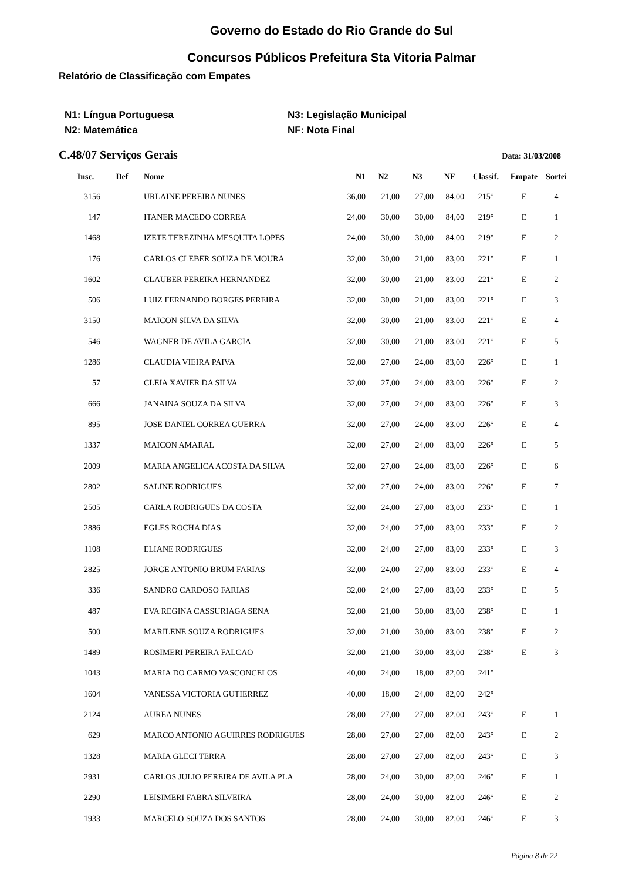Governo do Estado do Rio Grande do Sul
Concursos Públicos Prefeitura Sta Vitoria Palmar
Relatório de Classificação com Empates
N1: Língua Portuguesa
N3: Legislação Municipal
N2: Matemática
NF: Nota Final
C.48/07 Serviços Gerais
Data: 31/03/2008
| Insc. | Def | Nome | N1 | N2 | N3 | NF | Classif. | Empate | Sortei |
| --- | --- | --- | --- | --- | --- | --- | --- | --- | --- |
| 3156 | | URLAINE PEREIRA NUNES | 36,00 | 21,00 | 27,00 | 84,00 | 215° | E | 4 |
| 147 | | ITANER MACEDO CORREA | 24,00 | 30,00 | 30,00 | 84,00 | 219° | E | 1 |
| 1468 | | IZETE TEREZINHA MESQUITA LOPES | 24,00 | 30,00 | 30,00 | 84,00 | 219° | E | 2 |
| 176 | | CARLOS CLEBER SOUZA DE MOURA | 32,00 | 30,00 | 21,00 | 83,00 | 221° | E | 1 |
| 1602 | | CLAUBER PEREIRA HERNANDEZ | 32,00 | 30,00 | 21,00 | 83,00 | 221° | E | 2 |
| 506 | | LUIZ FERNANDO BORGES PEREIRA | 32,00 | 30,00 | 21,00 | 83,00 | 221° | E | 3 |
| 3150 | | MAICON SILVA DA SILVA | 32,00 | 30,00 | 21,00 | 83,00 | 221° | E | 4 |
| 546 | | WAGNER DE AVILA GARCIA | 32,00 | 30,00 | 21,00 | 83,00 | 221° | E | 5 |
| 1286 | | CLAUDIA VIEIRA PAIVA | 32,00 | 27,00 | 24,00 | 83,00 | 226° | E | 1 |
| 57 | | CLEIA XAVIER DA SILVA | 32,00 | 27,00 | 24,00 | 83,00 | 226° | E | 2 |
| 666 | | JANAINA SOUZA DA SILVA | 32,00 | 27,00 | 24,00 | 83,00 | 226° | E | 3 |
| 895 | | JOSE DANIEL CORREA GUERRA | 32,00 | 27,00 | 24,00 | 83,00 | 226° | E | 4 |
| 1337 | | MAICON AMARAL | 32,00 | 27,00 | 24,00 | 83,00 | 226° | E | 5 |
| 2009 | | MARIA ANGELICA ACOSTA DA SILVA | 32,00 | 27,00 | 24,00 | 83,00 | 226° | E | 6 |
| 2802 | | SALINE RODRIGUES | 32,00 | 27,00 | 24,00 | 83,00 | 226° | E | 7 |
| 2505 | | CARLA RODRIGUES DA COSTA | 32,00 | 24,00 | 27,00 | 83,00 | 233° | E | 1 |
| 2886 | | EGLES ROCHA DIAS | 32,00 | 24,00 | 27,00 | 83,00 | 233° | E | 2 |
| 1108 | | ELIANE RODRIGUES | 32,00 | 24,00 | 27,00 | 83,00 | 233° | E | 3 |
| 2825 | | JORGE ANTONIO BRUM FARIAS | 32,00 | 24,00 | 27,00 | 83,00 | 233° | E | 4 |
| 336 | | SANDRO CARDOSO FARIAS | 32,00 | 24,00 | 27,00 | 83,00 | 233° | E | 5 |
| 487 | | EVA REGINA CASSURIAGA SENA | 32,00 | 21,00 | 30,00 | 83,00 | 238° | E | 1 |
| 500 | | MARILENE SOUZA RODRIGUES | 32,00 | 21,00 | 30,00 | 83,00 | 238° | E | 2 |
| 1489 | | ROSIMERI PEREIRA FALCAO | 32,00 | 21,00 | 30,00 | 83,00 | 238° | E | 3 |
| 1043 | | MARIA DO CARMO VASCONCELOS | 40,00 | 24,00 | 18,00 | 82,00 | 241° | | |
| 1604 | | VANESSA VICTORIA GUTIERREZ | 40,00 | 18,00 | 24,00 | 82,00 | 242° | | |
| 2124 | | AUREA NUNES | 28,00 | 27,00 | 27,00 | 82,00 | 243° | E | 1 |
| 629 | | MARCO ANTONIO AGUIRRES RODRIGUES | 28,00 | 27,00 | 27,00 | 82,00 | 243° | E | 2 |
| 1328 | | MARIA GLECI TERRA | 28,00 | 27,00 | 27,00 | 82,00 | 243° | E | 3 |
| 2931 | | CARLOS JULIO PEREIRA DE AVILA PLA | 28,00 | 24,00 | 30,00 | 82,00 | 246° | E | 1 |
| 2290 | | LEISIMERI FABRA SILVEIRA | 28,00 | 24,00 | 30,00 | 82,00 | 246° | E | 2 |
| 1933 | | MARCELO SOUZA DOS SANTOS | 28,00 | 24,00 | 30,00 | 82,00 | 246° | E | 3 |
Página 8 de 22